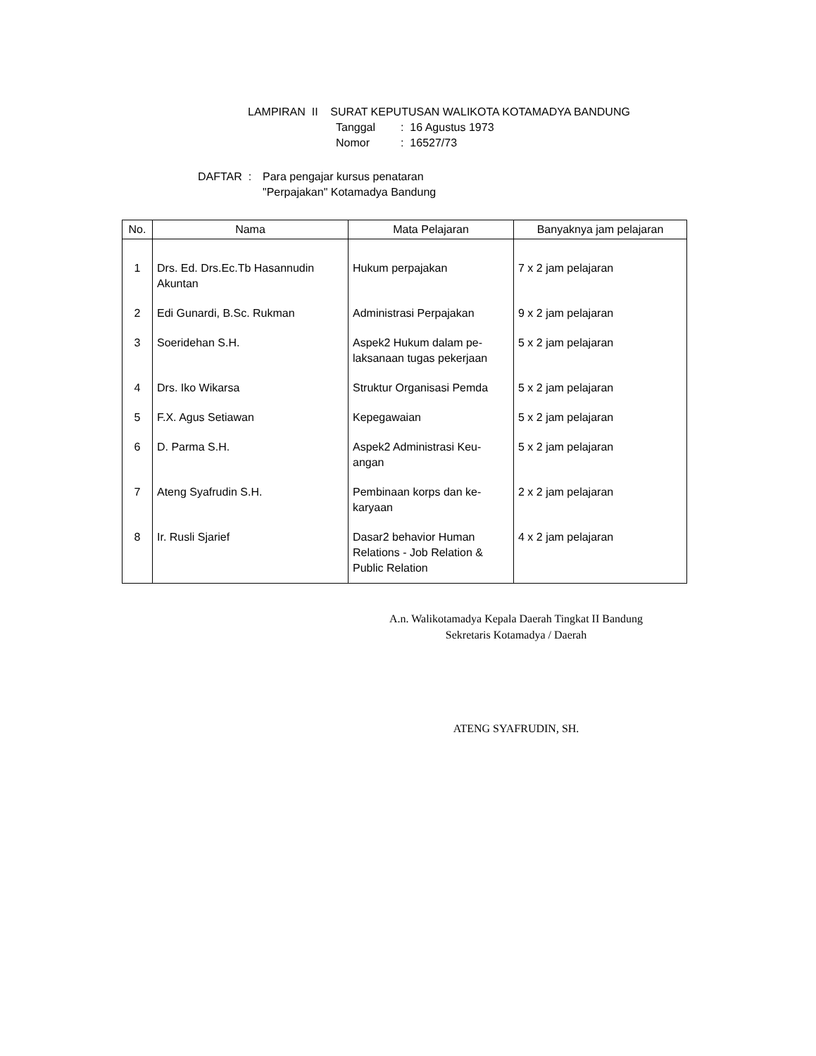LAMPIRAN II SURAT KEPUTUSAN WALIKOTA KOTAMADYA BANDUNG
Tanggal: 16 Agustus 1973
Nomor: 16527/73
DAFTAR : Para pengajar kursus penataran
"Perpajakan" Kotamadya Bandung
| No. | Nama | Mata Pelajaran | Banyaknya jam pelajaran |
| --- | --- | --- | --- |
| 1 | Drs. Ed. Drs.Ec.Tb Hasannudin Akuntan | Hukum perpajakan | 7 x 2 jam pelajaran |
| 2 | Edi Gunardi, B.Sc. Rukman | Administrasi Perpajakan | 9 x 2 jam pelajaran |
| 3 | Soeridehan S.H. | Aspek2 Hukum dalam pe- laksanaan tugas pekerjaan | 5 x 2 jam pelajaran |
| 4 | Drs. Iko Wikarsa | Struktur Organisasi Pemda | 5 x 2 jam pelajaran |
| 5 | F.X. Agus Setiawan | Kepegawaian | 5 x 2 jam pelajaran |
| 6 | D. Parma S.H. | Aspek2 Administrasi Keu- angan | 5 x 2 jam pelajaran |
| 7 | Ateng Syafrudin S.H. | Pembinaan korps dan ke- karyaan | 2 x 2 jam pelajaran |
| 8 | Ir. Rusli Sjarief | Dasar2 behavior Human Relations - Job Relation & Public Relation | 4 x 2 jam pelajaran |
A.n. Walikotamadya Kepala Daerah Tingkat II Bandung
Sekretaris Kotamadya / Daerah
ATENG SYAFRUDIN, SH.